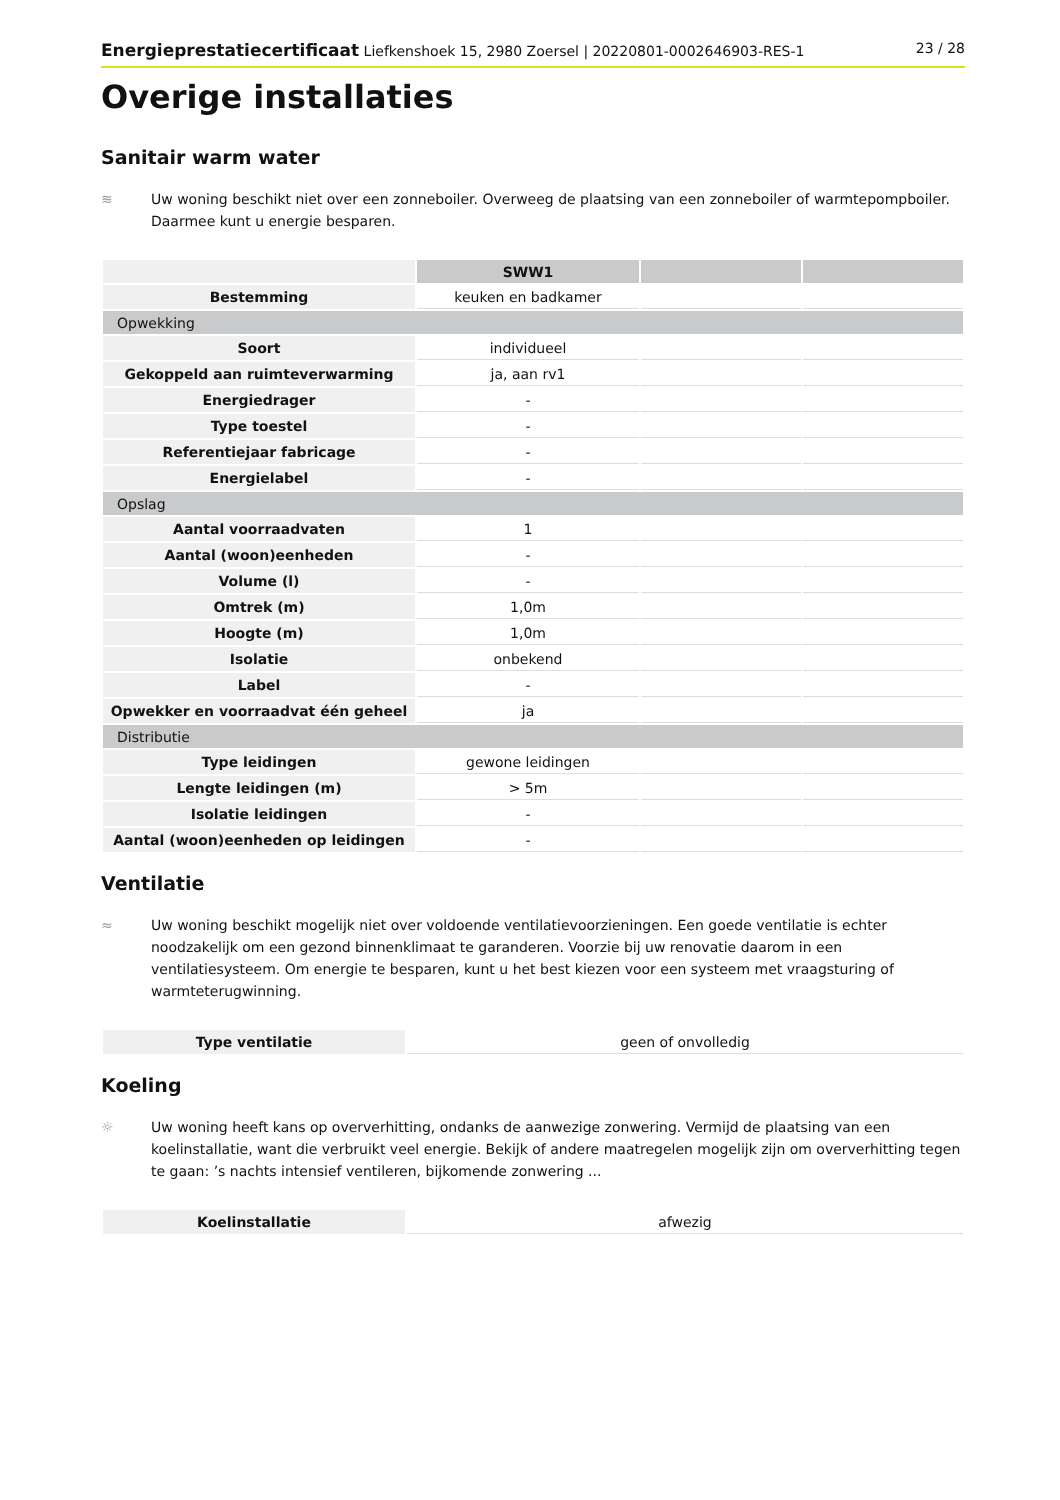Energieprestatiecertificaat Liefkenshoek 15, 2980 Zoersel | 20220801-0002646903-RES-1 23 / 28
Overige installaties
Sanitair warm water
≋ Uw woning beschikt niet over een zonneboiler. Overweeg de plaatsing van een zonneboiler of warmtepompboiler. Daarmee kunt u energie besparen.
| | SWW1 | | |
| Bestemming | keuken en badkamer | | |
| Opwekking | | | |
| Soort | individueel | | |
| Gekoppeld aan ruimteverwarming | ja, aan rv1 | | |
| Energiedrager | - | | |
| Type toestel | - | | |
| Referentiejaar fabricage | - | | |
| Energielabel | - | | |
| Opslag | | | |
| Aantal voorraadvaten | 1 | | |
| Aantal (woon)eenheden | - | | |
| Volume (l) | - | | |
| Omtrek (m) | 1,0m | | |
| Hoogte (m) | 1,0m | | |
| Isolatie | onbekend | | |
| Label | - | | |
| Opwekker en voorraadvat één geheel | ja | | |
| Distributie | | | |
| Type leidingen | gewone leidingen | | |
| Lengte leidingen (m) | > 5m | | |
| Isolatie leidingen | - | | |
| Aantal (woon)eenheden op leidingen | - | | |
Ventilatie
≈ Uw woning beschikt mogelijk niet over voldoende ventilatievoorzieningen. Een goede ventilatie is echter noodzakelijk om een gezond binnenklimaat te garanderen. Voorzie bij uw renovatie daarom in een ventilatiesysteem. Om energie te besparen, kunt u het best kiezen voor een systeem met vraagsturing of warmteterugwinning.
| Type ventilatie | geen of onvolledig |
Koeling
☼ Uw woning heeft kans op oververhitting, ondanks de aanwezige zonwering. Vermijd de plaatsing van een koelinstallatie, want die verbruikt veel energie. Bekijk of andere maatregelen mogelijk zijn om oververhitting tegen te gaan: ’s nachts intensief ventileren, bijkomende zonwering ...
| Koelinstallatie | afwezig |